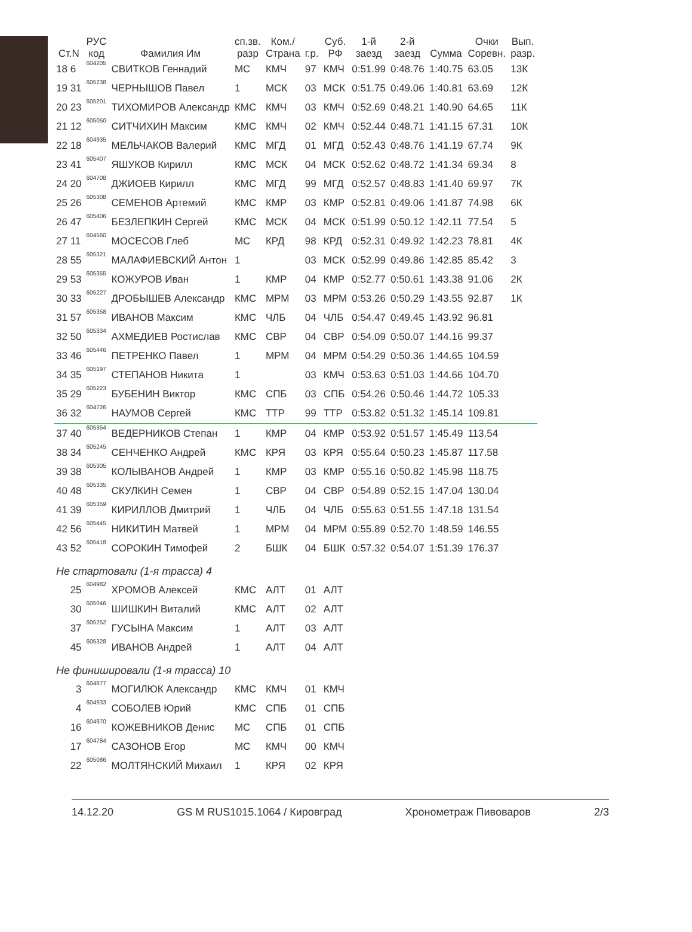| Ст.N | РУС код | Фамилия Им | сп.зв. разр | Ком./ Страна | г.р. | Суб. РФ | 1-й заезд | 2-й заезд | Сумма | Очки Соревн. | Вып. разр. |
| --- | --- | --- | --- | --- | --- | --- | --- | --- | --- | --- | --- |
| 18 6 | 604205 | СВИТКОВ Геннадий | МС | КМЧ | 97 | КМЧ | 0:51.99 | 0:48.76 | 1:40.75 | 63.05 | 13К |
| 19 31 | 605238 | ЧЕРНЫШОВ Павел | 1 | МСК | 03 | МСК | 0:51.75 | 0:49.06 | 1:40.81 | 63.69 | 12К |
| 20 23 | 605201 | ТИХОМИРОВ Александр | КМС | КМЧ | 03 | КМЧ | 0:52.69 | 0:48.21 | 1:40.90 | 64.65 | 11К |
| 21 12 | 605050 | СИТЧИХИН Максим | КМС | КМЧ | 02 | КМЧ | 0:52.44 | 0:48.71 | 1:41.15 | 67.31 | 10К |
| 22 18 | 604935 | МЕЛЬЧАКОВ Валерий | КМС | МГД | 01 | МГД | 0:52.43 | 0:48.76 | 1:41.19 | 67.74 | 9К |
| 23 41 | 605407 | ЯШУКОВ Кирилл | КМС | МСК | 04 | МСК | 0:52.62 | 0:48.72 | 1:41.34 | 69.34 | 8 |
| 24 20 | 604708 | ДЖИОЕВ Кирилл | КМС | МГД | 99 | МГД | 0:52.57 | 0:48.83 | 1:41.40 | 69.97 | 7К |
| 25 26 | 605308 | СЕМЕНОВ Артемий | КМС | КМР | 03 | КМР | 0:52.81 | 0:49.06 | 1:41.87 | 74.98 | 6К |
| 26 47 | 605406 | БЕЗЛЕПКИН Сергей | КМС | МСК | 04 | МСК | 0:51.99 | 0:50.12 | 1:42.11 | 77.54 | 5 |
| 27 11 | 604560 | МОСЕСОВ Глеб | МС | КРД | 98 | КРД | 0:52.31 | 0:49.92 | 1:42.23 | 78.81 | 4К |
| 28 55 | 605321 | МАЛАФИЕВСКИЙ Антон | 1 | | 03 | МСК | 0:52.99 | 0:49.86 | 1:42.85 | 85.42 | 3 |
| 29 53 | 605355 | КОЖУРОВ Иван | 1 | КМР | 04 | КМР | 0:52.77 | 0:50.61 | 1:43.38 | 91.06 | 2К |
| 30 33 | 605227 | ДРОБЫШЕВ Александр | КМС | МРМ | 03 | МРМ | 0:53.26 | 0:50.29 | 1:43.55 | 92.87 | 1К |
| 31 57 | 605358 | ИВАНОВ Максим | КМС | ЧЛБ | 04 | ЧЛБ | 0:54.47 | 0:49.45 | 1:43.92 | 96.81 | |
| 32 50 | 605334 | АХМЕДИЕВ Ростислав | КМС | СВР | 04 | СВР | 0:54.09 | 0:50.07 | 1:44.16 | 99.37 | |
| 33 46 | 605446 | ПЕТРЕНКО Павел | 1 | МРМ | 04 | МРМ | 0:54.29 | 0:50.36 | 1:44.65 | 104.59 | |
| 34 35 | 605197 | СТЕПАНОВ Никита | 1 | | 03 | КМЧ | 0:53.63 | 0:51.03 | 1:44.66 | 104.70 | |
| 35 29 | 605223 | БУБЕНИН Виктор | КМС | СПБ | 03 | СПБ | 0:54.26 | 0:50.46 | 1:44.72 | 105.33 | |
| 36 32 | 604726 | НАУМОВ Сергей | КМС | ТТР | 99 | ТТР | 0:53.82 | 0:51.32 | 1:45.14 | 109.81 | |
| 37 40 | 605354 | ВЕДЕРНИКОВ Степан | 1 | КМР | 04 | КМР | 0:53.92 | 0:51.57 | 1:45.49 | 113.54 | |
| 38 34 | 605245 | СЕНЧЕНКО Андрей | КМС | КРЯ | 03 | КРЯ | 0:55.64 | 0:50.23 | 1:45.87 | 117.58 | |
| 39 38 | 605305 | КОЛЫВАНОВ Андрей | 1 | КМР | 03 | КМР | 0:55.16 | 0:50.82 | 1:45.98 | 118.75 | |
| 40 48 | 605335 | СКУЛКИН Семен | 1 | СВР | 04 | СВР | 0:54.89 | 0:52.15 | 1:47.04 | 130.04 | |
| 41 39 | 605359 | КИРИЛЛОВ Дмитрий | 1 | ЧЛБ | 04 | ЧЛБ | 0:55.63 | 0:51.55 | 1:47.18 | 131.54 | |
| 42 56 | 605445 | НИКИТИН Матвей | 1 | МРМ | 04 | МРМ | 0:55.89 | 0:52.70 | 1:48.59 | 146.55 | |
| 43 52 | 605418 | СОРОКИН Тимофей | 2 | БШК | 04 | БШК | 0:57.32 | 0:54.07 | 1:51.39 | 176.37 | |
| Не стартовали (1-я трасса) 4 | | | | | | | | | | | |
| 25 | 604982 | ХРОМОВ Алексей | КМС | АЛТ | 01 | АЛТ | | | | | |
| 30 | 605046 | ШИШКИН Виталий | КМС | АЛТ | 02 | АЛТ | | | | | |
| 37 | 605252 | ГУСЫНА Максим | 1 | АЛТ | 03 | АЛТ | | | | | |
| 45 | 605328 | ИВАНОВ Андрей | 1 | АЛТ | 04 | АЛТ | | | | | |
| Не финишировали (1-я трасса) 10 | | | | | | | | | | | |
| 3 | 604877 | МОГИЛЮК Александр | КМС | КМЧ | 01 | КМЧ | | | | | |
| 4 | 604933 | СОБОЛЕВ Юрий | КМС | СПБ | 01 | СПБ | | | | | |
| 16 | 604970 | КОЖЕВНИКОВ Денис | МС | СПБ | 01 | СПБ | | | | | |
| 17 | 604784 | САЗОНОВ Егор | МС | КМЧ | 00 | КМЧ | | | | | |
| 22 | 605086 | МОЛТЯНСКИЙ Михаил | 1 | КРЯ | 02 | КРЯ | | | | | |
14.12.20 GS M RUS1015.1064 / Кировград Хронометраж Пивоваров 2/3